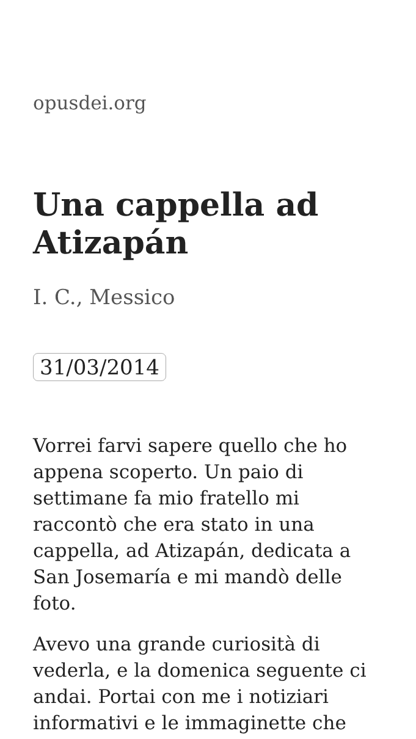opusdei.org
Una cappella ad Atizapán
I. C., Messico
31/03/2014
Vorrei farvi sapere quello che ho appena scoperto. Un paio di settimane fa mio fratello mi raccontò che era stato in una cappella, ad Atizapán, dedicata a San Josemaría e mi mandò delle foto.
Avevo una grande curiosità di vederla, e la domenica seguente ci andai. Portai con me i notiziari informativi e le immaginette che